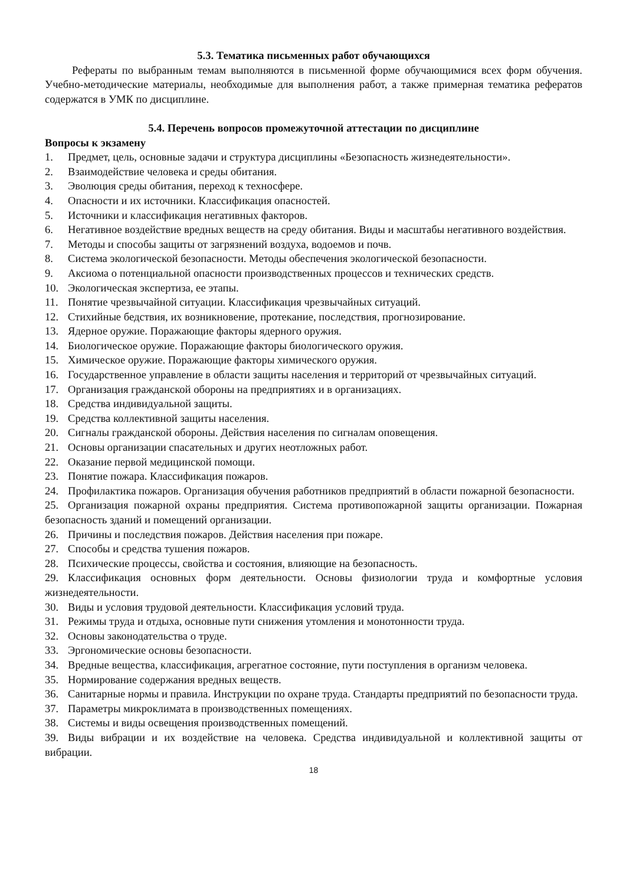5.3. Тематика письменных работ обучающихся
Рефераты по выбранным темам выполняются в письменной форме обучающимися всех форм обучения. Учебно-методические материалы, необходимые для выполнения работ, а также примерная тематика рефератов содержатся в УМК по дисциплине.
5.4. Перечень вопросов промежуточной аттестации по дисциплине
Вопросы к экзамену
1. Предмет, цель, основные задачи и структура дисциплины «Безопасность жизнедеятельности».
2. Взаимодействие человека и среды обитания.
3. Эволюция среды обитания, переход к техносфере.
4. Опасности и их источники. Классификация опасностей.
5. Источники и классификация негативных факторов.
6. Негативное воздействие вредных веществ на среду обитания. Виды и масштабы негативного воздействия.
7. Методы и способы защиты от загрязнений воздуха, водоемов и почв.
8. Система экологической безопасности. Методы обеспечения экологической безопасности.
9. Аксиома о потенциальной опасности производственных процессов и технических средств.
10. Экологическая экспертиза, ее этапы.
11. Понятие чрезвычайной ситуации. Классификация чрезвычайных ситуаций.
12. Стихийные бедствия, их возникновение, протекание, последствия, прогнозирование.
13. Ядерное оружие. Поражающие факторы ядерного оружия.
14. Биологическое оружие. Поражающие факторы биологического оружия.
15. Химическое оружие. Поражающие факторы химического оружия.
16. Государственное управление в области защиты населения и территорий от чрезвычайных ситуаций.
17. Организация гражданской обороны на предприятиях и в организациях.
18. Средства индивидуальной защиты.
19. Средства коллективной защиты населения.
20. Сигналы гражданской обороны. Действия населения по сигналам оповещения.
21. Основы организации спасательных и других неотложных работ.
22. Оказание первой медицинской помощи.
23. Понятие пожара. Классификация пожаров.
24. Профилактика пожаров. Организация обучения работников предприятий в области пожарной безопасности.
25. Организация пожарной охраны предприятия. Система противопожарной защиты организации. Пожарная безопасность зданий и помещений организации.
26. Причины и последствия пожаров. Действия населения при пожаре.
27. Способы и средства тушения пожаров.
28. Психические процессы, свойства и состояния, влияющие на безопасность.
29. Классификация основных форм деятельности. Основы физиологии труда и комфортные условия жизнедеятельности.
30. Виды и условия трудовой деятельности. Классификация условий труда.
31. Режимы труда и отдыха, основные пути снижения утомления и монотонности труда.
32. Основы законодательства о труде.
33. Эргономические основы безопасности.
34. Вредные вещества, классификация, агрегатное состояние, пути поступления в организм человека.
35. Нормирование содержания вредных веществ.
36. Санитарные нормы и правила. Инструкции по охране труда. Стандарты предприятий по безопасности труда.
37. Параметры микроклимата в производственных помещениях.
38. Системы и виды освещения производственных помещений.
39. Виды вибрации и их воздействие на человека. Средства индивидуальной и коллективной защиты от вибрации.
18